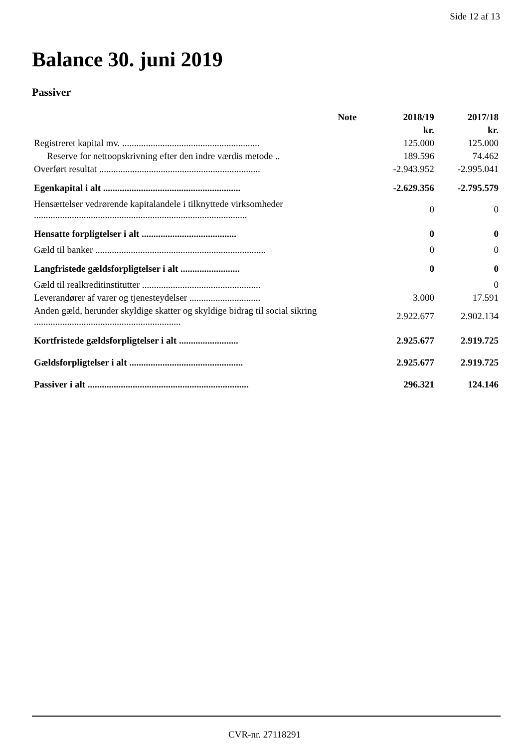Side 12 af 13
Balance 30. juni 2019
Passiver
| | Note | 2018/19 | 2017/18 |
| --- | --- | --- | --- |
| | | kr. | kr. |
| Registreret kapital mv. .......................................................... | | 125.000 | 125.000 |
| Reserve for nettoopskrivning efter den indre værdis metode .. | | 189.596 | 74.462 |
| Overført resultat .................................................................... | | -2.943.952 | -2.995.041 |
| Egenkapital i alt .......................................................... | | -2.629.356 | -2.795.579 |
| Hensættelser vedrørende kapitalandele i tilknyttede virksomheder .......................................................................................... | | 0 | 0 |
| Hensatte forpligtelser i alt ........................................ | | 0 | 0 |
| Gæld til banker ........................................................................ | | 0 | 0 |
| Langfristede gældsforpligtelser i alt ......................... | | 0 | 0 |
| Gæld til realkreditinstitutter .................................................. | | | 0 |
| Leverandører af varer og tjenesteydelser .............................. | | 3.000 | 17.591 |
| Anden gæld, herunder skyldige skatter og skyldige bidrag til social sikring .............................................................. | | 2.922.677 | 2.902.134 |
| Kortfristede gældsforpligtelser i alt ......................... | | 2.925.677 | 2.919.725 |
| Gældsforpligtelser i alt ................................................ | | 2.925.677 | 2.919.725 |
| Passiver i alt .................................................................... | | 296.321 | 124.146 |
CVR-nr. 27118291